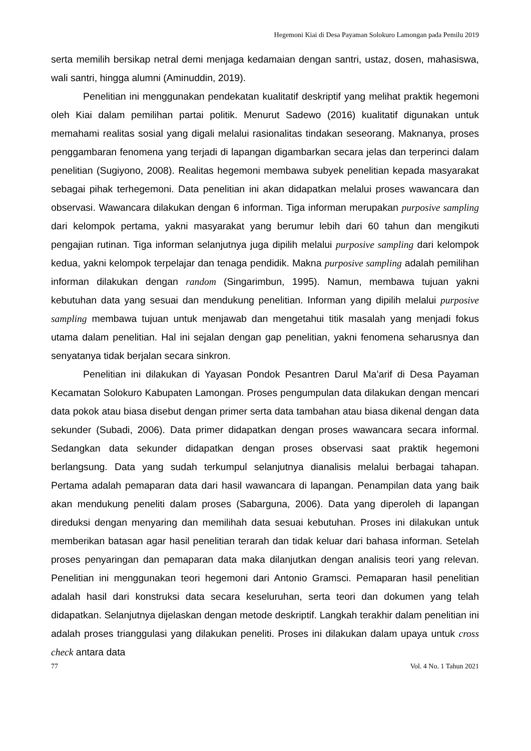Hegemoni Kiai di Desa Payaman Solokuro Lamongan pada Pemilu 2019
serta memilih bersikap netral demi menjaga kedamaian dengan santri, ustaz, dosen, mahasiswa, wali santri, hingga alumni (Aminuddin, 2019).
Penelitian ini menggunakan pendekatan kualitatif deskriptif yang melihat praktik hegemoni oleh Kiai dalam pemilihan partai politik. Menurut Sadewo (2016) kualitatif digunakan untuk memahami realitas sosial yang digali melalui rasionalitas tindakan seseorang. Maknanya, proses penggambaran fenomena yang terjadi di lapangan digambarkan secara jelas dan terperinci dalam penelitian (Sugiyono, 2008). Realitas hegemoni membawa subyek penelitian kepada masyarakat sebagai pihak terhegemoni. Data penelitian ini akan didapatkan melalui proses wawancara dan observasi. Wawancara dilakukan dengan 6 informan. Tiga informan merupakan purposive sampling dari kelompok pertama, yakni masyarakat yang berumur lebih dari 60 tahun dan mengikuti pengajian rutinan. Tiga informan selanjutnya juga dipilih melalui purposive sampling dari kelompok kedua, yakni kelompok terpelajar dan tenaga pendidik. Makna purposive sampling adalah pemilihan informan dilakukan dengan random (Singarimbun, 1995). Namun, membawa tujuan yakni kebutuhan data yang sesuai dan mendukung penelitian. Informan yang dipilih melalui purposive sampling membawa tujuan untuk menjawab dan mengetahui titik masalah yang menjadi fokus utama dalam penelitian. Hal ini sejalan dengan gap penelitian, yakni fenomena seharusnya dan senyatanya tidak berjalan secara sinkron.
Penelitian ini dilakukan di Yayasan Pondok Pesantren Darul Ma’arif di Desa Payaman Kecamatan Solokuro Kabupaten Lamongan. Proses pengumpulan data dilakukan dengan mencari data pokok atau biasa disebut dengan primer serta data tambahan atau biasa dikenal dengan data sekunder (Subadi, 2006). Data primer didapatkan dengan proses wawancara secara informal. Sedangkan data sekunder didapatkan dengan proses observasi saat praktik hegemoni berlangsung. Data yang sudah terkumpul selanjutnya dianalisis melalui berbagai tahapan. Pertama adalah pemaparan data dari hasil wawancara di lapangan. Penampilan data yang baik akan mendukung peneliti dalam proses (Sabarguna, 2006). Data yang diperoleh di lapangan direduksi dengan menyaring dan memilihah data sesuai kebutuhan. Proses ini dilakukan untuk memberikan batasan agar hasil penelitian terarah dan tidak keluar dari bahasa informan. Setelah proses penyaringan dan pemaparan data maka dilanjutkan dengan analisis teori yang relevan. Penelitian ini menggunakan teori hegemoni dari Antonio Gramsci. Pemaparan hasil penelitian adalah hasil dari konstruksi data secara keseluruhan, serta teori dan dokumen yang telah didapatkan. Selanjutnya dijelaskan dengan metode deskriptif. Langkah terakhir dalam penelitian ini adalah proses trianggulasi yang dilakukan peneliti. Proses ini dilakukan dalam upaya untuk cross check antara data
77 Vol. 4 No. 1 Tahun 2021